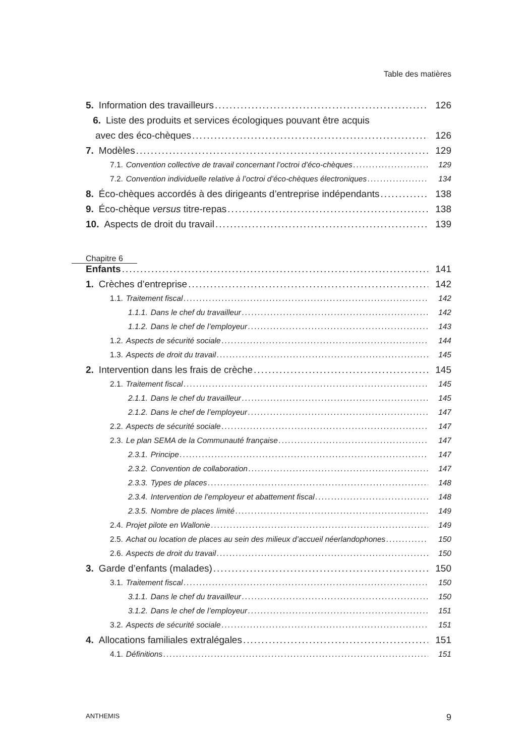Table des matières
5. Information des travailleurs 126
6. Liste des produits et services écologiques pouvant être acquis
avec des éco-chèques 126
7. Modèles 129
7.1. Convention collective de travail concernant l’octroi d’éco-chèques 129
7.2. Convention individuelle relative à l’octroi d’éco-chèques électroniques 134
8. Éco-chèques accordés à des dirigeants d’entreprise indépendants 138
9. Éco-chèque versus titre-repas 138
10. Aspects de droit du travail 139
Chapitre 6
Enfants 141
1. Crèches d’entreprise 142
1.1. Traitement fiscal 142
1.1.1. Dans le chef du travailleur 142
1.1.2. Dans le chef de l’employeur 143
1.2. Aspects de sécurité sociale 144
1.3. Aspects de droit du travail 145
2. Intervention dans les frais de crèche 145
2.1. Traitement fiscal 145
2.1.1. Dans le chef du travailleur 145
2.1.2. Dans le chef de l’employeur 147
2.2. Aspects de sécurité sociale 147
2.3. Le plan SEMA de la Communauté française 147
2.3.1. Principe 147
2.3.2. Convention de collaboration 147
2.3.3. Types de places 148
2.3.4. Intervention de l’employeur et abattement fiscal 148
2.3.5. Nombre de places limité 149
2.4. Projet pilote en Wallonie 149
2.5. Achat ou location de places au sein des milieux d’accueil néerlandophones 150
2.6. Aspects de droit du travail 150
3. Garde d’enfants (malades) 150
3.1. Traitement fiscal 150
3.1.1. Dans le chef du travailleur 150
3.1.2. Dans le chef de l’employeur 151
3.2. Aspects de sécurité sociale 151
4. Allocations familiales extralégales 151
4.1. Définitions 151
ANTHEMIS 9